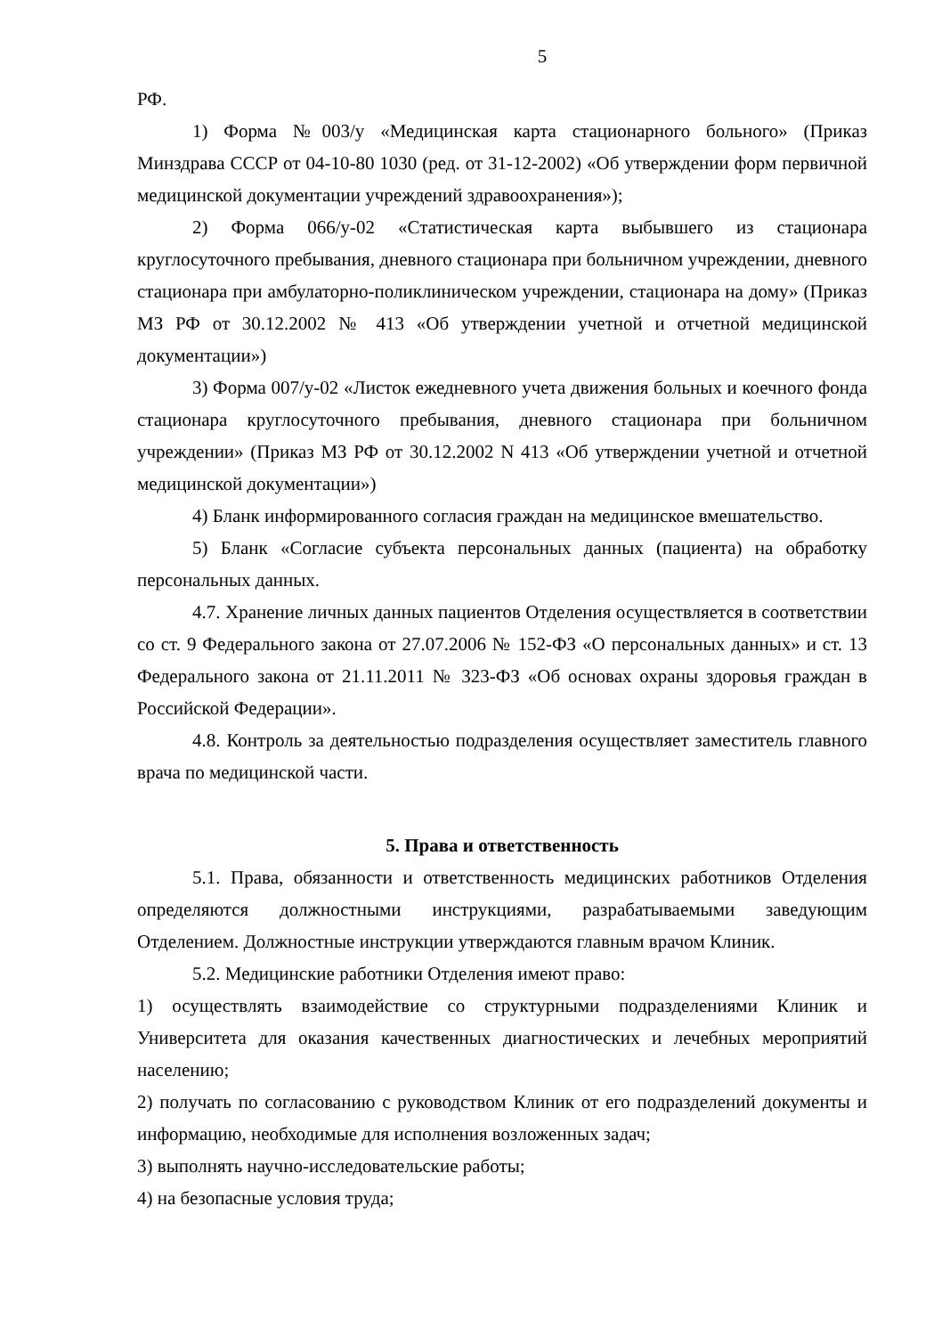5
РФ.
1) Форма №003/у «Медицинская карта стационарного больного» (Приказ Минздрава СССР от 04-10-80 1030 (ред. от 31-12-2002) «Об утверждении форм первичной медицинской документации учреждений здравоохранения»);
2) Форма 066/у-02 «Статистическая карта выбывшего из стационара круглосуточного пребывания, дневного стационара при больничном учреждении, дневного стационара при амбулаторно-поликлиническом учреждении, стационара на дому» (Приказ МЗ РФ от 30.12.2002 № 413 «Об утверждении учетной и отчетной медицинской документации»)
3) Форма 007/у-02 «Листок ежедневного учета движения больных и коечного фонда стационара круглосуточного пребывания, дневного стационара при больничном учреждении» (Приказ МЗ РФ от 30.12.2002 N 413 «Об утверждении учетной и отчетной медицинской документации»)
4) Бланк информированного согласия граждан на медицинское вмешательство.
5) Бланк «Согласие субъекта персональных данных (пациента) на обработку персональных данных.
4.7. Хранение личных данных пациентов Отделения осуществляется в соответствии со ст. 9 Федерального закона от 27.07.2006 № 152-ФЗ «О персональных данных» и ст. 13 Федерального закона от 21.11.2011 № 323-ФЗ «Об основах охраны здоровья граждан в Российской Федерации».
4.8. Контроль за деятельностью подразделения осуществляет заместитель главного врача по медицинской части.
5. Права и ответственность
5.1. Права, обязанности и ответственность медицинских работников Отделения определяются должностными инструкциями, разрабатываемыми заведующим Отделением. Должностные инструкции утверждаются главным врачом Клиник.
5.2. Медицинские работники Отделения имеют право:
1) осуществлять взаимодействие со структурными подразделениями Клиник и Университета для оказания качественных диагностических и лечебных мероприятий населению;
2) получать по согласованию с руководством Клиник от его подразделений документы и информацию, необходимые для исполнения возложенных задач;
3) выполнять научно-исследовательские работы;
4) на безопасные условия труда;